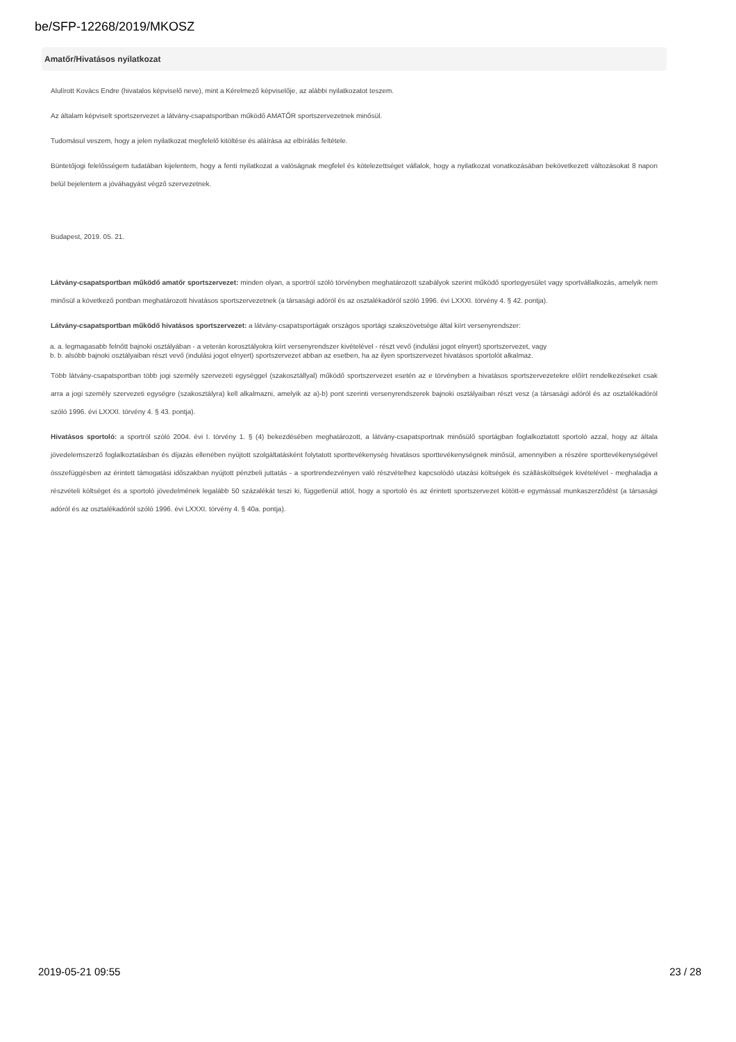be/SFP-12268/2019/MKOSZ
Amatőr/Hivatásos nyilatkozat
Alulírott Kovács Endre (hivatalos képviselő neve), mint a Kérelmező képviselője, az alábbi nyilatkozatot teszem.
Az általam képviselt sportszervezet a látvány-csapatsportban működő AMATŐR sportszervezetnek minősül.
Tudomásul veszem, hogy a jelen nyilatkozat megfelelő kitöltése és aláírása az elbírálás feltétele.
Büntetőjogi felelősségem tudatában kijelentem, hogy a fenti nyilatkozat a valóságnak megfelel és kötelezettséget vállalok, hogy a nyilatkozat vonatkozásában bekövetkezett változásokat 8 napon belül bejelentem a jóváhagyást végző szervezetnek.
Budapest, 2019. 05. 21.
Látvány-csapatsportban működő amatőr sportszervezet: minden olyan, a sportról szóló törvényben meghatározott szabályok szerint működő sportegyesület vagy sportvállalkozás, amelyik nem minősül a következő pontban meghatározott hivatásos sportszervezetnek (a társasági adóról és az osztalékadóról szóló 1996. évi LXXXI. törvény 4. § 42. pontja).
Látvány-csapatsportban működő hivatásos sportszervezet: a látvány-csapatsportágak országos sportági szakszövetsége által kiírt versenyrendszer:
a. a. legmagasabb felnőtt bajnoki osztályában - a veterán korosztályokra kiírt versenyrendszer kivételével - részt vevő (indulási jogot elnyert) sportszervezet, vagy
b. b. alsóbb bajnoki osztályaiban részt vevő (indulási jogot elnyert) sportszervezet abban az esetben, ha az ilyen sportszervezet hivatásos sportolót alkalmaz.
Több látvány-csapatsportban több jogi személy szervezeti egységgel (szakosztállyal) működő sportszervezet esetén az e törvényben a hivatásos sportszervezetekre előírt rendelkezéseket csak arra a jogi személy szervezeti egységre (szakosztályra) kell alkalmazni, amelyik az a)-b) pont szerinti versenyrendszerek bajnoki osztályaiban részt vesz (a társasági adóról és az osztalékadóról szóló 1996. évi LXXXI. törvény 4. § 43. pontja).
Hivatásos sportoló: a sportról szóló 2004. évi I. törvény 1. § (4) bekezdésében meghatározott, a látvány-csapatsportnak minősülő sportágban foglalkoztatott sportoló azzal, hogy az általa jövedelemszerző foglalkoztatásban és díjazás ellenében nyújtott szolgáltatásként folytatott sporttevékenység hivatásos sporttevékenységnek minősül, amennyiben a részére sporttevékenységével összefüggésben az érintett támogatási időszakban nyújtott pénzbeli juttatás - a sportrendezvényen való részvételhez kapcsolódó utazási költségek és szállásköltségek kivételével - meghaladja a részvételi költséget és a sportoló jövedelmének legalább 50 százalékát teszi ki, függetlenül attól, hogy a sportoló és az érintett sportszervezet kötött-e egymással munkaszerződést (a társasági adóról és az osztalékadóról szóló 1996. évi LXXXI. törvény 4. § 40a. pontja).
2019-05-21 09:55 23 / 28